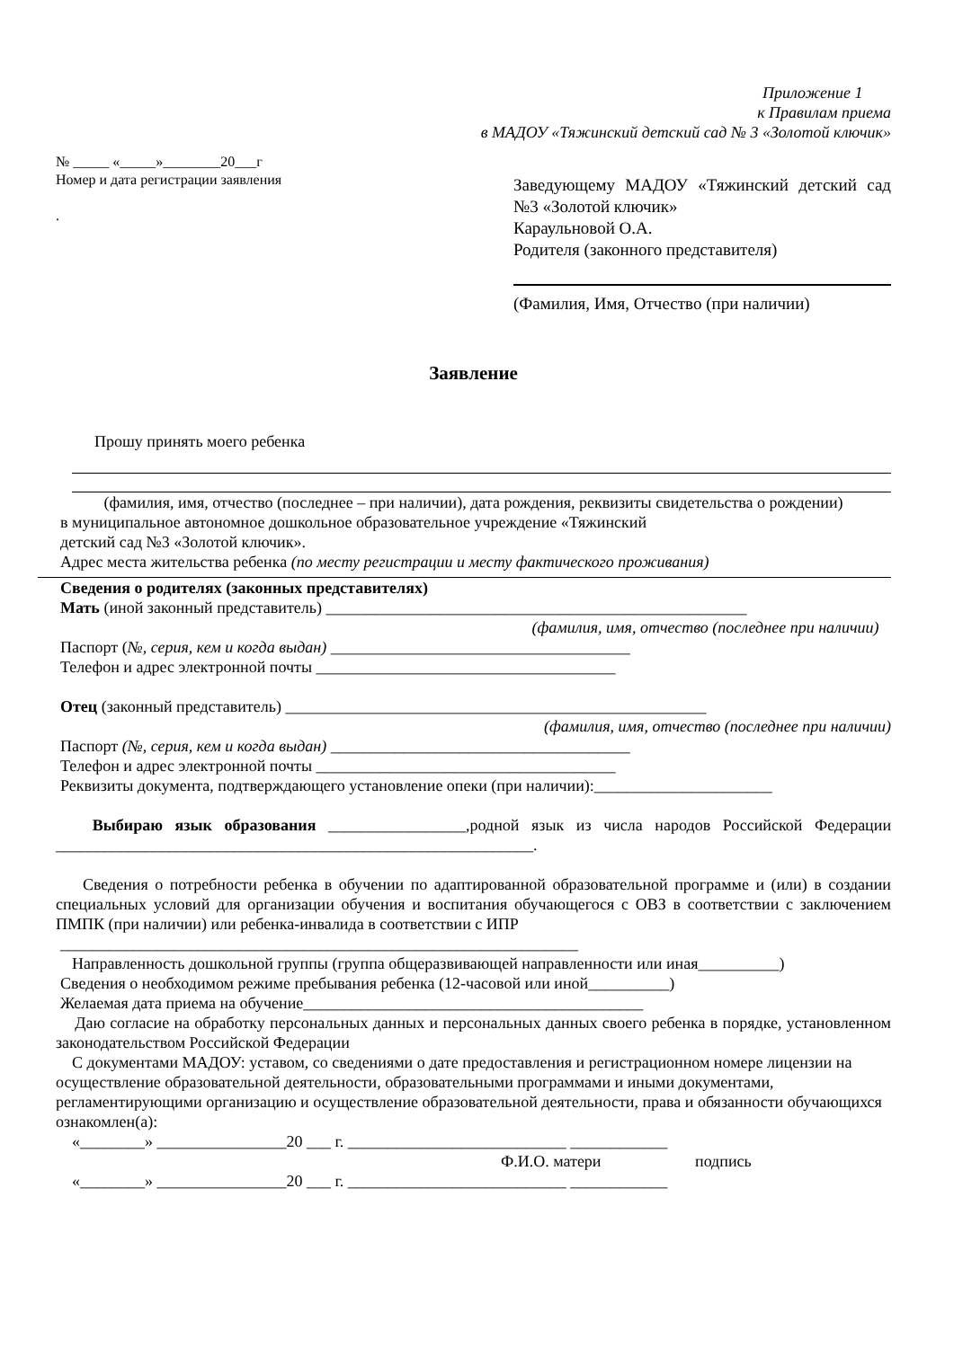Приложение 1
к Правилам приема
в МАДОУ «Тяжинский детский сад № 3 «Золотой ключик»
№ _____ «_____»________20___г
Номер и дата регистрации заявления
.
Заведующему МАДОУ «Тяжинский детский сад №3 «Золотой ключик»
Караульновой О.А.
Родителя (законного представителя)
(Фамилия, Имя, Отчество (при наличии)
Заявление
Прошу принять моего ребенка
(фамилия, имя, отчество (последнее – при наличии), дата рождения, реквизиты свидетельства о рождении)
в муниципальное автономное дошкольное образовательное учреждение «Тяжинский
детский сад №3 «Золотой ключик».
Адрес места жительства ребенка (по месту регистрации и месту фактического проживания)
Сведения о родителях (законных представителях)
Мать (иной законный представитель) ____________________________________________________
(фамилия, имя, отчество (последнее при наличии)
Паспорт (№, серия, кем и когда выдан) _____________________________________
Телефон и адрес электронной почты _____________________________________
Отец (законный представитель) ____________________________________________________
(фамилия, имя, отчество (последнее при наличии)
Паспорт (№, серия, кем и когда выдан) _____________________________________
Телефон и адрес электронной почты _____________________________________
Реквизиты документа, подтверждающего установление опеки (при наличии):______________________
Выбираю язык образования _________________,родной язык из числа народов Российской Федерации ___________________________________________________________.
Сведения о потребности ребенка в обучении по адаптированной образовательной программе и (или) в создании специальных условий для организации обучения и воспитания обучающегося с ОВЗ в соответствии с заключением ПМПК (при наличии) или ребенка-инвалида в соответствии с ИПР
________________________________________________________________
Направленность дошкольной группы (группа общеразвивающей направленности или иная__________)
Сведения о необходимом режиме пребывания ребенка (12-часовой или иной__________)
Желаемая дата приема на обучение__________________________________________
Даю согласие на обработку персональных данных и персональных данных своего ребенка в порядке, установленном законодательством Российской Федерации
С документами МАДОУ: уставом, со сведениями о дате предоставления и регистрационном номере лицензии на осуществление образовательной деятельности, образовательными программами и иными документами, регламентирующими организацию и осуществление образовательной деятельности, права и обязанности обучающихся ознакомлен(а):
«________» ________________20 ___ г. ___________________________ ____________
Ф.И.О. матери подпись
«________» ________________20 ___ г. ___________________________ ____________